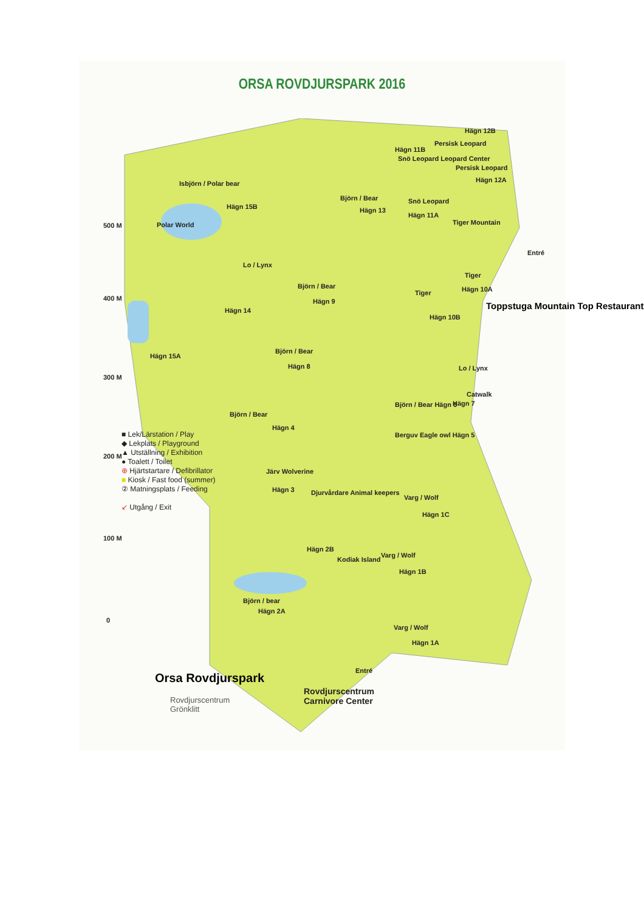ORSA ROVDJURSPARK 2016
Isbjörn / Polar bear
Hägn 15B
Polar World
Hägn 11B
Hägn 12B
Persisk Leopard
Snö Leopard Leopard Center
Persisk Leopard
Hägn 12A
Snö Leopard
Hägn 11A
Tiger Mountain
Björn / Bear
Hägn 13
Lo / Lynx
Björn / Bear
Hägn 9
Hägn 14
Tiger
Hägn 10A
Tiger
Hägn 10B
Entré
Toppstuga Mountain Top Restaurant
Hägn 15A
Björn / Bear
Hägn 8 Lo / Lynx
Catwalk
Hägn 7
Björn / Bear Hägn 6
Björn / Bear
Hägn 4
Berguv Eagle owl Hägn 5
Järv Wolverine
Hägn 3 Djurvårdare Animal keepers
Varg / Wolf
Hägn 1C
Hägn 2B
Kodiak Island
Varg / Wolf
Hägn 1B
Björn / bear
Hägn 2A
Varg / Wolf
Hägn 1A
Entré
■ Lek/Lärstation / Play
◆ Lekplats / Playground
▲ Utställning / Exhibition
● Toalett / Toilet
⊕ Hjärtstartare / Defibrillator
■ Kiosk / Fast food (summer)
② Matningsplats / Feeding
↙ Utgång / Exit
500 M
400 M
300 M
200 M
100 M
0
Orsa Rovdjurspark
Rovdjurscentrum
Grönklitt
Rovdjurscentrum
Carnivore Center